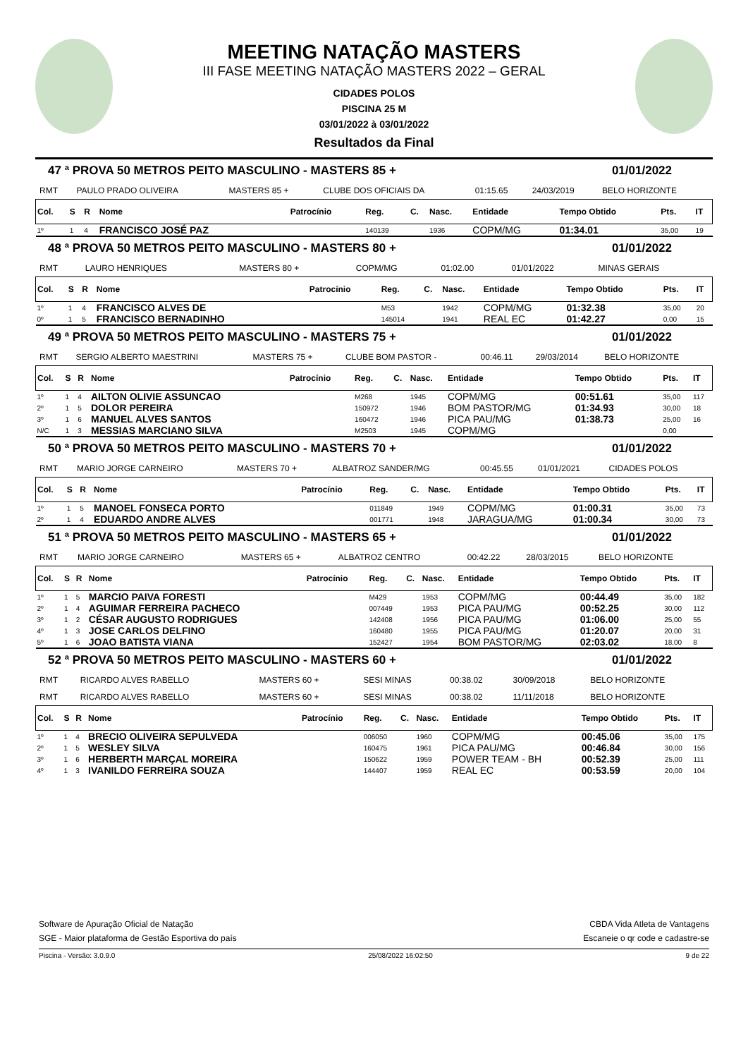MEETING NATAÇÃO MASTERS
III FASE MEETING NATAÇÃO MASTERS 2022 – GERAL
CIDADES POLOS
PISCINA 25 M
03/01/2022 à 03/01/2022
Resultados da Final
47 ª PROVA 50 METROS PEITO MASCULINO - MASTERS 85 + 01/01/2022
| RMT | PAULO PRADO OLIVEIRA | MASTERS 85 + | CLUBE DOS OFICIAIS DA | 01:15.65 | 24/03/2019 | BELO HORIZONTE |
| Col. | S | R | Nome | Patrocínio | Reg. | C. | Nasc. | Entidade | Tempo Obtido | Pts. | IT |
| --- | --- | --- | --- | --- | --- | --- | --- | --- | --- | --- | --- |
| 1º | 1 | 4 | FRANCISCO JOSÉ PAZ | | 140139 | | 1936 | COPM/MG | 01:34.01 | 35,00 | 19 |
48 ª PROVA 50 METROS PEITO MASCULINO - MASTERS 80 + 01/01/2022
| RMT | LAURO HENRIQUES | MASTERS 80 + | COPM/MG | 01:02.00 | 01/01/2022 | MINAS GERAIS |
| Col. | S | R | Nome | Patrocínio | Reg. | C. | Nasc. | Entidade | Tempo Obtido | Pts. | IT |
| --- | --- | --- | --- | --- | --- | --- | --- | --- | --- | --- | --- |
| 1º | 1 | 4 | FRANCISCO ALVES DE | | M53 | | 1942 | COPM/MG | 01:32.38 | 35,00 | 20 |
| 0º | 1 | 5 | FRANCISCO BERNADINHO | | 145014 | | 1941 | REAL EC | 01:42.27 | 0,00 | 15 |
49 ª PROVA 50 METROS PEITO MASCULINO - MASTERS 75 + 01/01/2022
| RMT | SERGIO ALBERTO MAESTRINI | MASTERS 75 + | CLUBE BOM PASTOR - | 00:46.11 | 29/03/2014 | BELO HORIZONTE |
| Col. | S | R | Nome | Patrocínio | Reg. | C. | Nasc. | Entidade | Tempo Obtido | Pts. | IT |
| --- | --- | --- | --- | --- | --- | --- | --- | --- | --- | --- | --- |
| 1º | 1 | 4 | AILTON OLIVIE ASSUNCAO | | M268 | | 1945 | COPM/MG | 00:51.61 | 35,00 | 117 |
| 2º | 1 | 5 | DOLOR PEREIRA | | 150972 | | 1946 | BOM PASTOR/MG | 01:34.93 | 30,00 | 18 |
| 3º | 1 | 6 | MANUEL ALVES SANTOS | | 160472 | | 1946 | PICA PAU/MG | 01:38.73 | 25,00 | 16 |
| N/C | 1 | 3 | MESSIAS MARCIANO SILVA | | M2503 | | 1945 | COPM/MG | | 0,00 | |
50 ª PROVA 50 METROS PEITO MASCULINO - MASTERS 70 + 01/01/2022
| RMT | MARIO JORGE CARNEIRO | MASTERS 70 + | ALBATROZ SANDER/MG | 00:45.55 | 01/01/2021 | CIDADES POLOS |
| Col. | S | R | Nome | Patrocínio | Reg. | C. | Nasc. | Entidade | Tempo Obtido | Pts. | IT |
| --- | --- | --- | --- | --- | --- | --- | --- | --- | --- | --- | --- |
| 1º | 1 | 5 | MANOEL FONSECA PORTO | | 011849 | | 1949 | COPM/MG | 01:00.31 | 35,00 | 73 |
| 2º | 1 | 4 | EDUARDO ANDRE ALVES | | 001771 | | 1948 | JARAGUA/MG | 01:00.34 | 30,00 | 73 |
51 ª PROVA 50 METROS PEITO MASCULINO - MASTERS 65 + 01/01/2022
| RMT | MARIO JORGE CARNEIRO | MASTERS 65 + | ALBATROZ CENTRO | 00:42.22 | 28/03/2015 | BELO HORIZONTE |
| Col. | S | R | Nome | Patrocínio | Reg. | C. | Nasc. | Entidade | Tempo Obtido | Pts. | IT |
| --- | --- | --- | --- | --- | --- | --- | --- | --- | --- | --- | --- |
| 1º | 1 | 5 | MARCIO PAIVA FORESTI | | M429 | | 1953 | COPM/MG | 00:44.49 | 35,00 | 182 |
| 2º | 1 | 4 | AGUIMAR FERREIRA PACHECO | | 007449 | | 1953 | PICA PAU/MG | 00:52.25 | 30,00 | 112 |
| 3º | 1 | 2 | CÉSAR AUGUSTO RODRIGUES | | 142408 | | 1956 | PICA PAU/MG | 01:06.00 | 25,00 | 55 |
| 4º | 1 | 3 | JOSE CARLOS DELFINO | | 160480 | | 1955 | PICA PAU/MG | 01:20.07 | 20,00 | 31 |
| 5º | 1 | 6 | JOAO BATISTA VIANA | | 152427 | | 1954 | BOM PASTOR/MG | 02:03.02 | 18,00 | 8 |
52 ª PROVA 50 METROS PEITO MASCULINO - MASTERS 60 + 01/01/2022
| RMT | RICARDO ALVES RABELLO | MASTERS 60 + | SESI MINAS | 00:38.02 | 30/09/2018 | BELO HORIZONTE |
| RMT | RICARDO ALVES RABELLO | MASTERS 60 + | SESI MINAS | 00:38.02 | 11/11/2018 | BELO HORIZONTE |
| Col. | S | R | Nome | Patrocínio | Reg. | C. | Nasc. | Entidade | Tempo Obtido | Pts. | IT |
| --- | --- | --- | --- | --- | --- | --- | --- | --- | --- | --- | --- |
| 1º | 1 | 4 | BRECIO OLIVEIRA SEPULVEDA | | 006050 | | 1960 | COPM/MG | 00:45.06 | 35,00 | 175 |
| 2º | 1 | 5 | WESLEY SILVA | | 160475 | | 1961 | PICA PAU/MG | 00:46.84 | 30,00 | 156 |
| 3º | 1 | 6 | HERBERTH MARÇAL MOREIRA | | 150622 | | 1959 | POWER TEAM - BH | 00:52.39 | 25,00 | 111 |
| 4º | 1 | 3 | IVANILDO FERREIRA SOUZA | | 144407 | | 1959 | REAL EC | 00:53.59 | 20,00 | 104 |
Software de Apuração Oficial de Natação CBDA Vida Atleta de Vantagens
SGE - Maior plataforma de Gestão Esportiva do país Escaneie o qr code e cadastre-se
Piscina - Versão: 3.0.9.0 25/08/2022 16:02:50 9 de 22